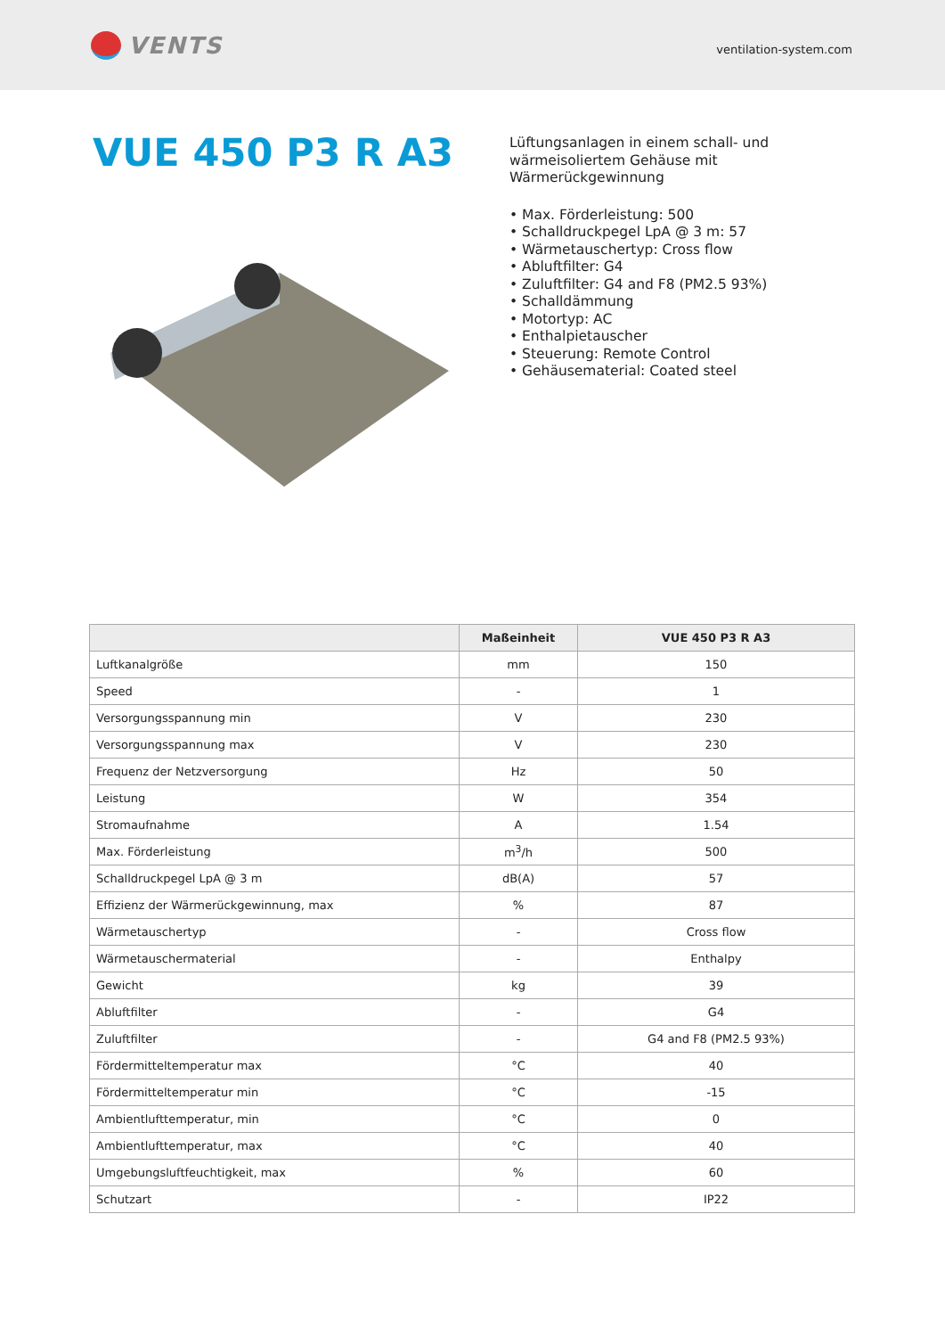VENTS
ventilation-system.com
VUE 450 P3 R A3
Lüftungsanlagen in einem schall- und
wärmeisoliertem Gehäuse mit
Wärmerückgewinnung
• Max. Förderleistung: 500
• Schalldruckpegel LpA @ 3 m: 57
• Wärmetauschertyp: Cross flow
• Abluftfilter: G4
• Zuluftfilter: G4 and F8 (PM2.5 93%)
• Schalldämmung
• Motortyp: AC
• Enthalpietauscher
• Steuerung: Remote Control
• Gehäusematerial: Coated steel
| | Maßeinheit | VUE 450 P3 R A3 |
| --- | --- | --- |
| Luftkanalgröße | mm | 150 |
| Speed | - | 1 |
| Versorgungsspannung min | V | 230 |
| Versorgungsspannung max | V | 230 |
| Frequenz der Netzversorgung | Hz | 50 |
| Leistung | W | 354 |
| Stromaufnahme | A | 1.54 |
| Max. Förderleistung | m<sup>3</sup>/h | 500 |
| Schalldruckpegel LpA @ 3 m | dB(A) | 57 |
| Effizienz der Wärmerückgewinnung, max | % | 87 |
| Wärmetauschertyp | - | Cross flow |
| Wärmetauschermaterial | - | Enthalpy |
| Gewicht | kg | 39 |
| Abluftfilter | - | G4 |
| Zuluftfilter | - | G4 and F8 (PM2.5 93%) |
| Fördermitteltemperatur max | °C | 40 |
| Fördermitteltemperatur min | °C | -15 |
| Ambientlufttemperatur, min | °C | 0 |
| Ambientlufttemperatur, max | °C | 40 |
| Umgebungsluftfeuchtigkeit, max | % | 60 |
| Schutzart | - | IP22 |